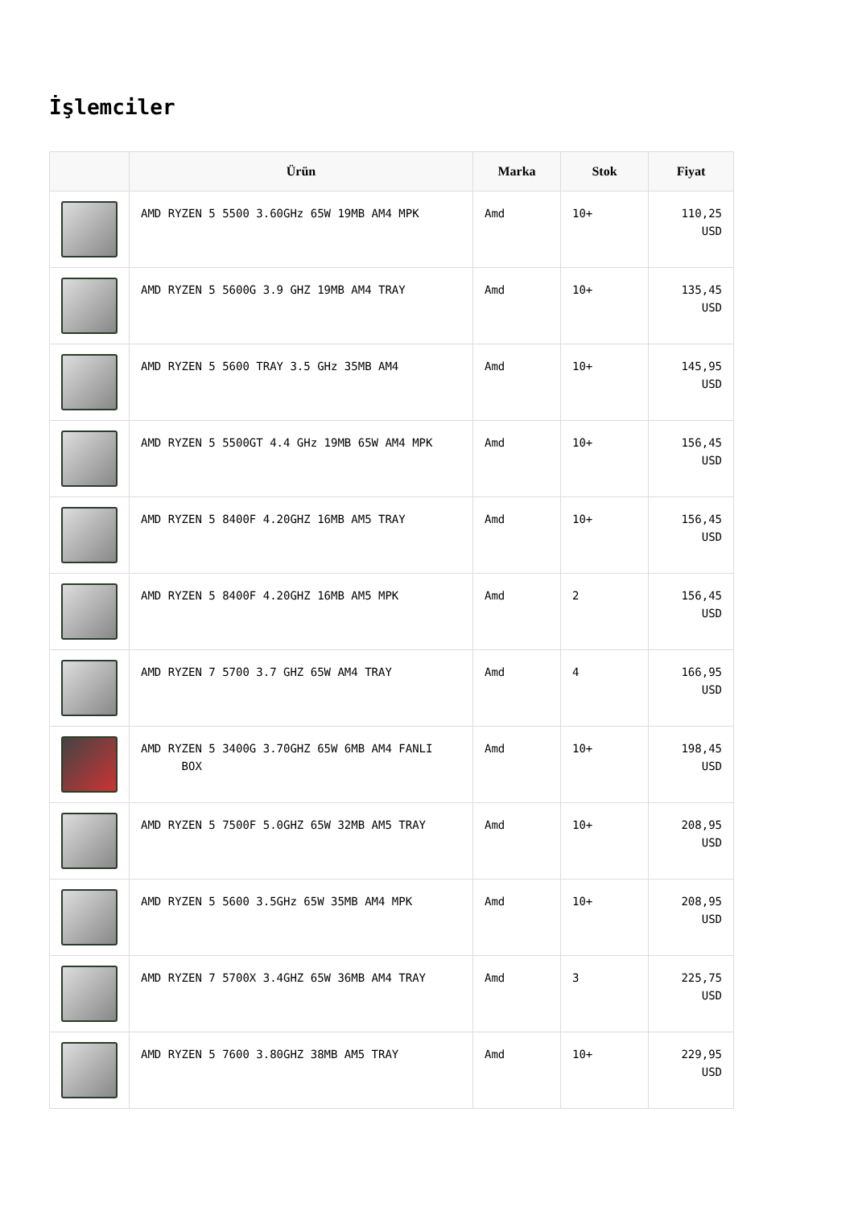İşlemciler
| | Ürün | Marka | Stok | Fiyat |
| --- | --- | --- | --- | --- |
| | AMD RYZEN 5 5500 3.60GHz 65W 19MB AM4 MPK | Amd | 10+ | 110,25 USD |
| | AMD RYZEN 5 5600G 3.9 GHZ 19MB AM4 TRAY | Amd | 10+ | 135,45 USD |
| | AMD RYZEN 5 5600 TRAY 3.5 GHz 35MB AM4 | Amd | 10+ | 145,95 USD |
| | AMD RYZEN 5 5500GT 4.4 GHz 19MB 65W AM4 MPK | Amd | 10+ | 156,45 USD |
| | AMD RYZEN 5 8400F 4.20GHZ 16MB AM5 TRAY | Amd | 10+ | 156,45 USD |
| | AMD RYZEN 5 8400F 4.20GHZ 16MB AM5 MPK | Amd | 2 | 156,45 USD |
| | AMD RYZEN 7 5700 3.7 GHZ 65W AM4 TRAY | Amd | 4 | 166,95 USD |
| | AMD RYZEN 5 3400G 3.70GHZ 65W 6MB AM4 FANLI BOX | Amd | 10+ | 198,45 USD |
| | AMD RYZEN 5 7500F 5.0GHZ 65W 32MB AM5 TRAY | Amd | 10+ | 208,95 USD |
| | AMD RYZEN 5 5600 3.5GHz 65W 35MB AM4 MPK | Amd | 10+ | 208,95 USD |
| | AMD RYZEN 7 5700X 3.4GHZ 65W 36MB AM4 TRAY | Amd | 3 | 225,75 USD |
| | AMD RYZEN 5 7600 3.80GHZ 38MB AM5 TRAY | Amd | 10+ | 229,95 USD |